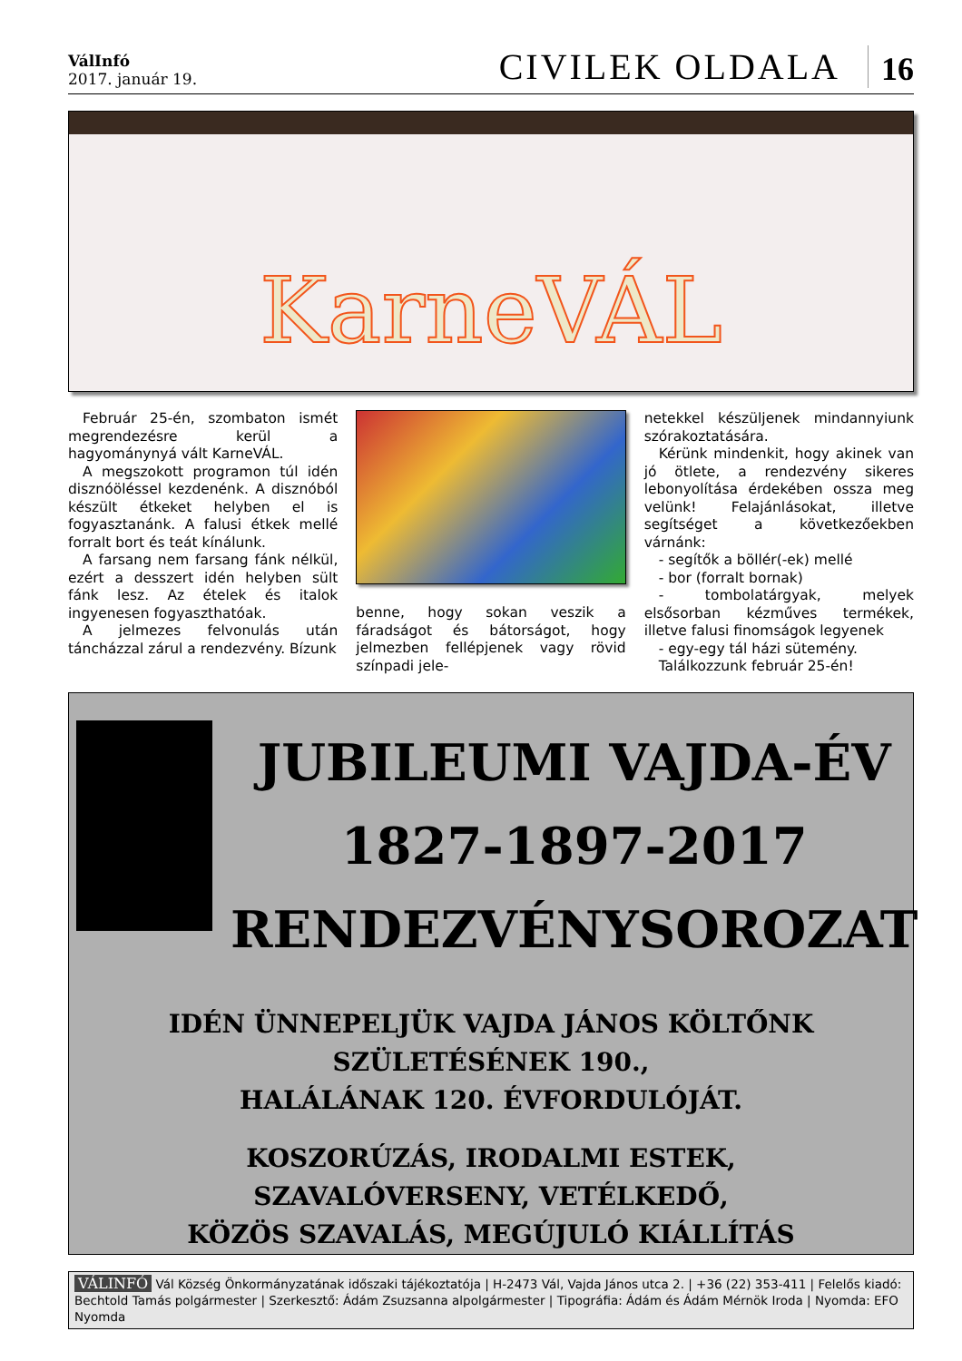VálInfó
2017. január 19.
CIVILEK OLDALA 16
KarneVÁL
Február 25-én, szombaton ismét megrendezésre kerül a hagyománynyá vált KarneVÁL.
A megszokott programon túl idén disznóöléssel kezdenénk. A disznóból készült étkeket helyben el is fogyasztanánk. A falusi étkek mellé forralt bort és teát kínálunk.
A farsang nem farsang fánk nélkül, ezért a desszert idén helyben sült fánk lesz. Az ételek és italok ingyenesen fogyaszthatóak.
A jelmezes felvonulás után táncházzal zárul a rendezvény. Bízunk
benne, hogy sokan veszik a fáradságot és bátorságot, hogy jelmezben fellépjenek vagy rövid színpadi jele-
netekkel készüljenek mindannyiunk szórakoztatására.
Kérünk mindenkit, hogy akinek van jó ötlete, a rendezvény sikeres lebonyolítása érdekében ossza meg velünk! Felajánlásokat, illetve segítséget a következőekben várnánk:
- segítők a böllér(-ek) mellé
- bor (forralt bornak)
- tombolatárgyak, melyek elsősorban kézműves termékek, illetve falusi finomságok legyenek
- egy-egy tál házi sütemény.
Találkozzunk február 25-én!
JUBILEUMI VAJDA-ÉV
1827-1897-2017
RENDEZVÉNYSOROZAT
IDÉN ÜNNEPELJÜK VAJDA JÁNOS KÖLTŐNK
SZÜLETÉSÉNEK 190.,
HALÁLÁNAK 120. ÉVFORDULÓJÁT.
KOSZORÚZÁS, IRODALMI ESTEK,
SZAVALÓVERSENY, VETÉLKEDŐ,
KÖZÖS SZAVALÁS, MEGÚJULÓ KIÁLLÍTÁS
VÁLINFÓ Vál Község Önkormányzatának időszaki tájékoztatója | H-2473 Vál, Vajda János utca 2. | +36 (22) 353-411 | Felelős kiadó: Bechtold Tamás polgármester | Szerkesztő: Ádám Zsuzsanna alpolgármester | Tipográfia: Ádám és Ádám Mérnök Iroda | Nyomda: EFO Nyomda